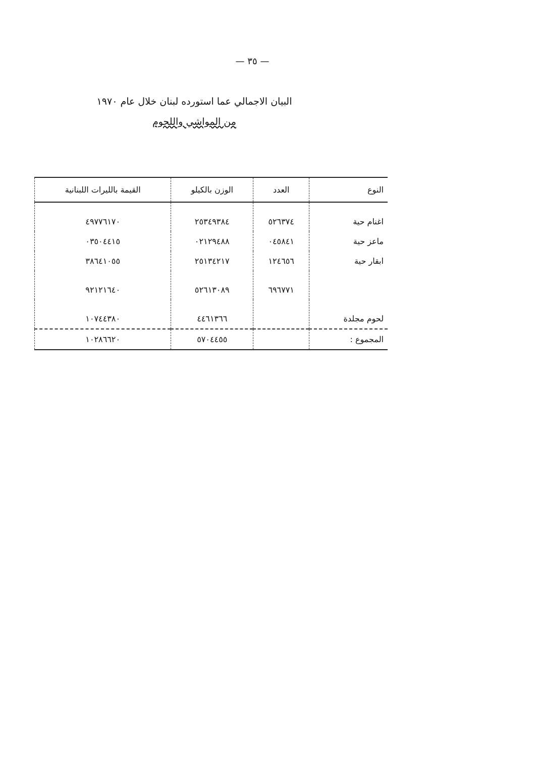— ٣٥ —
البيان الاجمالي عما استورده لبنان خلال عام ١٩٧٠
من المواشي واللحوم
| النوع | العدد | الوزن بالكيلو | القيمة بالليرات اللبنانية |
| --- | --- | --- | --- |
| اغنام حية | ٥٢٦٣٧٤ | ٢٥٣٤٩٣٨٤ | ٤٩٧٧٦١٧٠ |
| ماعز حية | ٠٤٥٨٤١ | ٠٢١٢٩٤٨٨ | ٠٣٥٠٤٤١٥ |
| ابقار حية | ١٢٤٦٥٦ | ٢٥١٣٤٢١٧ | ٣٨٦٤١٠٥٥ |
| | ٦٩٦٧٧١ | ٥٢٦١٣٠٨٩ | ٩٢١٢١٦٤٠ |
| لحوم مجلدة | | ٤٤٦١٣٦٦ | ١٠٧٤٤٣٨٠ |
| المجموع : | | ٥٧٠٤٤٥٥ | ١٠٢٨٦٦٢٠ |